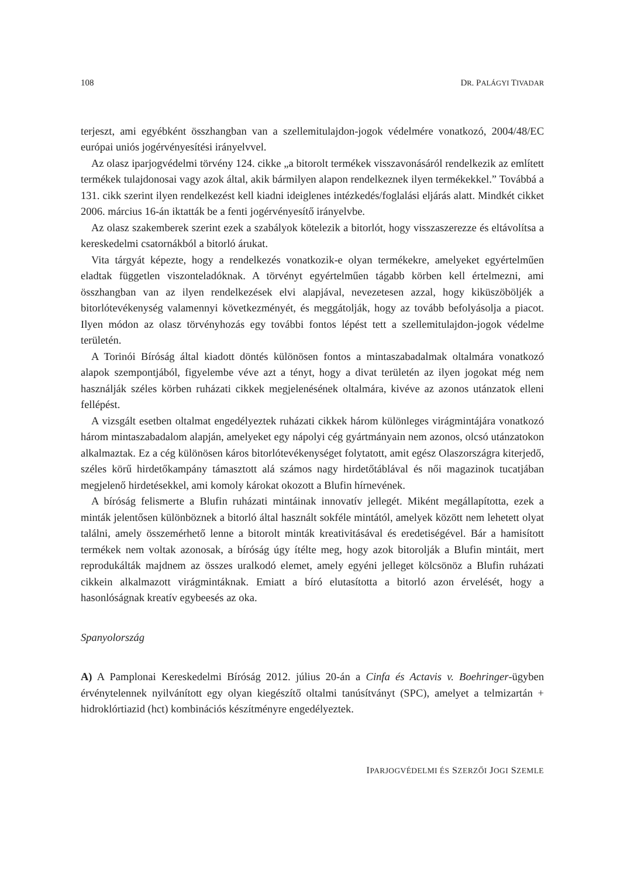108 DR. PALÁGYI TIVADAR
terjeszt, ami egyébként összhangban van a szellemitulajdon-jogok védelmére vonatkozó, 2004/48/EC európai uniós jogérvényesítési irányelvvel.
Az olasz iparjogvédelmi törvény 124. cikke „a bitorolt termékek visszavonásáról rendelkezik az említett termékek tulajdonosai vagy azok által, akik bármilyen alapon rendelkeznek ilyen termékekkel.” Továbbá a 131. cikk szerint ilyen rendelkezést kell kiadni ideiglenes intézkedés/foglalási eljárás alatt. Mindkét cikket 2006. március 16-án iktatták be a fenti jogérvényesítő irányelvbe.
Az olasz szakemberek szerint ezek a szabályok kötelezik a bitorlót, hogy visszaszerezze és eltávolítsa a kereskedelmi csatornákból a bitorló árukat.
Vita tárgyát képezte, hogy a rendelkezés vonatkozik-e olyan termékekre, amelyeket egyértelműen eladtak független viszonteladóknak. A törvényt egyértelműen tágabb körben kell értelmezni, ami összhangban van az ilyen rendelkezések elvi alapjával, nevezetesen azzal, hogy kiküszöböljék a bitorlótevékenység valamennyi következményét, és meggátolják, hogy az tovább befolyásolja a piacot. Ilyen módon az olasz törvényhozás egy további fontos lépést tett a szellemitulajdon-jogok védelme területén.
A Torinói Bíróság által kiadott döntés különösen fontos a mintaszabadalmak oltalmára vonatkozó alapok szempontjából, figyelembe véve azt a tényt, hogy a divat területén az ilyen jogokat még nem használják széles körben ruházati cikkek megjelenésének oltalmára, kivéve az azonos utánzatok elleni fellépést.
A vizsgált esetben oltalmat engedélyeztek ruházati cikkek három különleges virágmintájára vonatkozó három mintaszabadalom alapján, amelyeket egy nápolyi cég gyártmányain nem azonos, olcsó utánzatokon alkalmaztak. Ez a cég különösen káros bitorlótevékenységet folytatott, amit egész Olaszországra kiterjedő, széles körű hirdetőkampány támasztott alá számos nagy hirdetőtáblával és női magazinok tucatjában megjelenő hirdetésekkel, ami komoly károkat okozott a Blufin hírnevének.
A bíróság felismerte a Blufin ruházati mintáinak innovatív jellegét. Miként megállapította, ezek a minták jelentősen különböznek a bitorló által használt sokféle mintától, amelyek között nem lehetett olyat találni, amely összemérhető lenne a bitorolt minták kreativitásával és eredetiségével. Bár a hamisított termékek nem voltak azonosak, a bíróság úgy ítélte meg, hogy azok bitorolják a Blufin mintáit, mert reprodukálták majdnem az összes uralkodó elemet, amely egyéni jelleget kölcsönöz a Blufin ruházati cikkein alkalmazott virágmintáknak. Emiatt a bíró elutasította a bitorló azon érvelését, hogy a hasonlóságnak kreatív egybeesés az oka.
Spanyolország
A) A Pamplonai Kereskedelmi Bíróság 2012. július 20-án a Cinfa és Actavis v. Boehringer-ügyben érvénytelennek nyilvánított egy olyan kiegészítő oltalmi tanúsítványt (SPC), amelyet a telmizartán + hidroklórtiazid (hct) kombinációs készítményre engedélyeztek.
IPARJOGVÉDELMI ÉS SZERZŐI JOGI SZEMLE